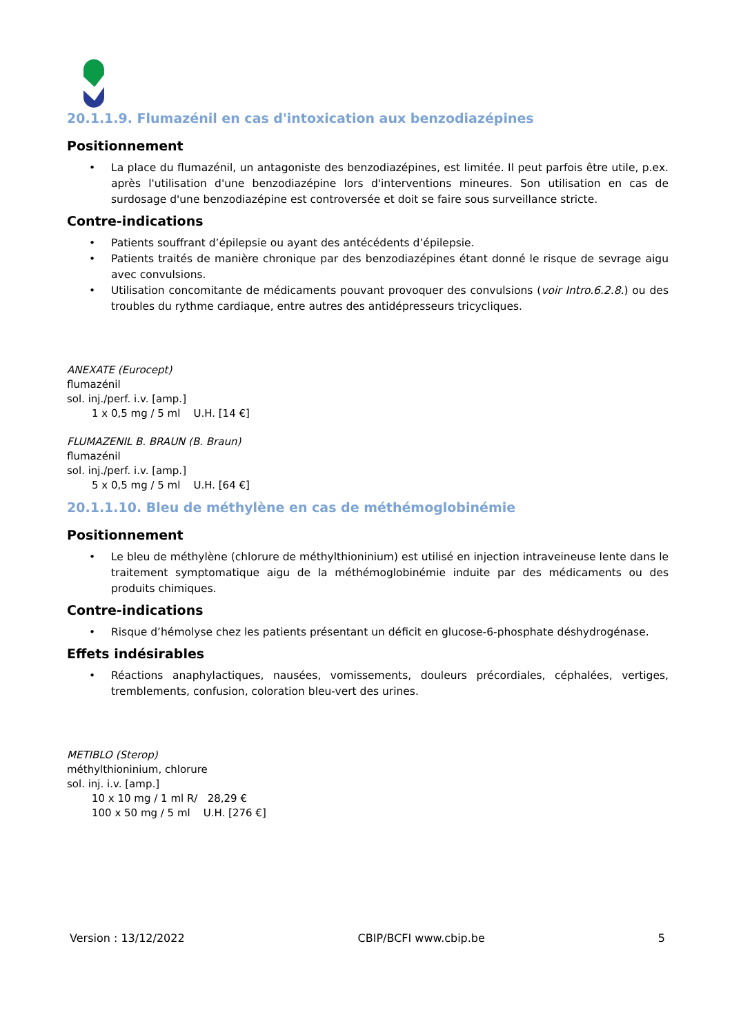20.1.1.9. Flumazénil en cas d'intoxication aux benzodiazépines
Positionnement
• La place du flumazénil, un antagoniste des benzodiazépines, est limitée. Il peut parfois être utile, p.ex. après l'utilisation d'une benzodiazépine lors d'interventions mineures. Son utilisation en cas de surdosage d'une benzodiazépine est controversée et doit se faire sous surveillance stricte.
Contre-indications
• Patients souffrant d’épilepsie ou ayant des antécédents d’épilepsie.
• Patients traités de manière chronique par des benzodiazépines étant donné le risque de sevrage aigu avec convulsions.
• Utilisation concomitante de médicaments pouvant provoquer des convulsions (voir Intro.6.2.8.) ou des troubles du rythme cardiaque, entre autres des antidépresseurs tricycliques.
ANEXATE (Eurocept)
flumazénil
sol. inj./perf. i.v. [amp.]
1 x 0,5 mg / 5 ml U.H. [14 €]
FLUMAZENIL B. BRAUN (B. Braun)
flumazénil
sol. inj./perf. i.v. [amp.]
5 x 0,5 mg / 5 ml U.H. [64 €]
20.1.1.10. Bleu de méthylène en cas de méthémoglobinémie
Positionnement
• Le bleu de méthylène (chlorure de méthylthioninium) est utilisé en injection intraveineuse lente dans le traitement symptomatique aigu de la méthémoglobinémie induite par des médicaments ou des produits chimiques.
Contre-indications
• Risque d’hémolyse chez les patients présentant un déficit en glucose-6-phosphate déshydrogénase.
Effets indésirables
• Réactions anaphylactiques, nausées, vomissements, douleurs précordiales, céphalées, vertiges, tremblements, confusion, coloration bleu-vert des urines.
METIBLO (Sterop)
méthylthioninium, chlorure
sol. inj. i.v. [amp.]
10 x 10 mg / 1 ml R/ 28,29 €
100 x 50 mg / 5 ml U.H. [276 €]
Version : 13/12/2022 CBIP/BCFI www.cbip.be 5